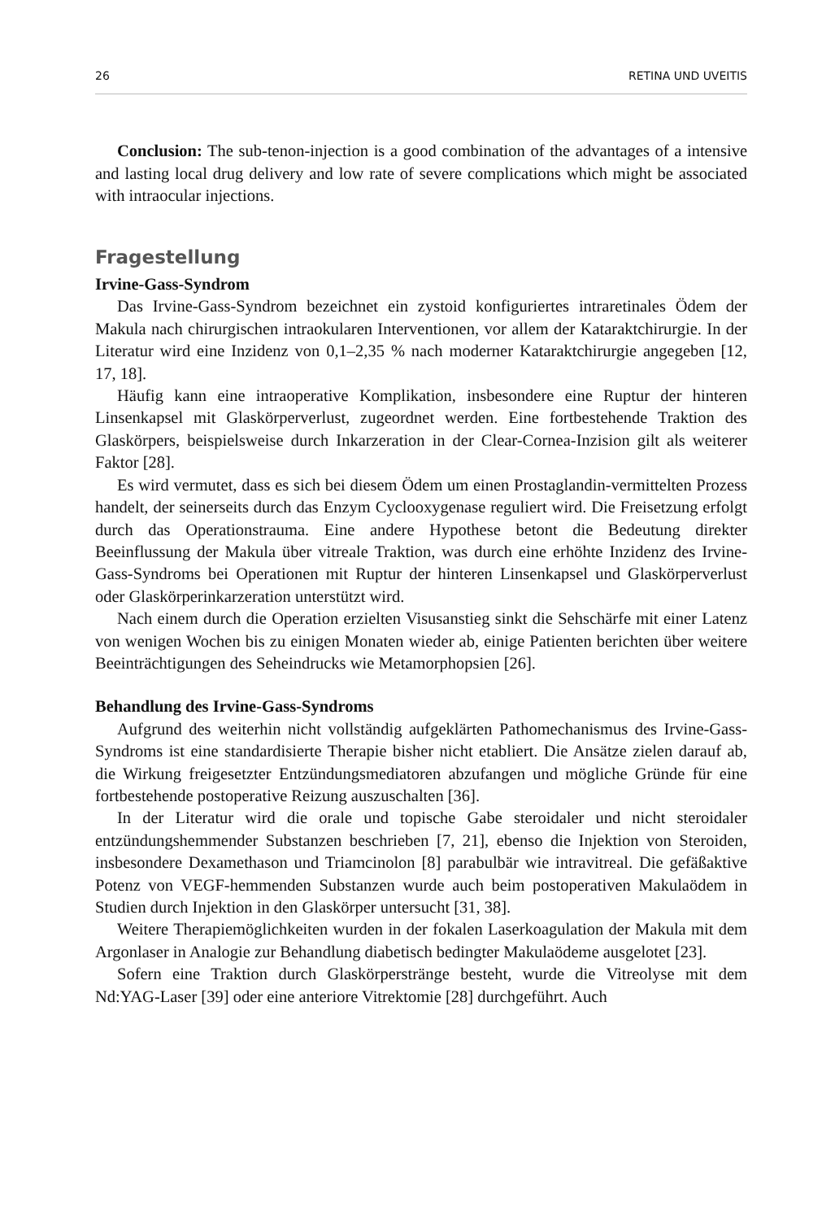26 RETINA UND UVEITIS
Conclusion: The sub-tenon-injection is a good combination of the advantages of a intensive and lasting local drug delivery and low rate of severe complications which might be associated with intraocular injections.
Fragestellung
Irvine-Gass-Syndrom
Das Irvine-Gass-Syndrom bezeichnet ein zystoid konfiguriertes intraretinales Ödem der Makula nach chirurgischen intraokularen Interventionen, vor allem der Kataraktchirurgie. In der Literatur wird eine Inzidenz von 0,1–2,35 % nach moderner Kataraktchirurgie angegeben [12, 17, 18].
Häufig kann eine intraoperative Komplikation, insbesondere eine Ruptur der hinteren Linsenkapsel mit Glaskörperverlust, zugeordnet werden. Eine fortbestehende Traktion des Glaskörpers, beispielsweise durch Inkarzeration in der Clear-Cornea-Inzision gilt als weiterer Faktor [28].
Es wird vermutet, dass es sich bei diesem Ödem um einen Prostaglandin-vermittelten Prozess handelt, der seinerseits durch das Enzym Cyclooxygenase reguliert wird. Die Freisetzung erfolgt durch das Operationstrauma. Eine andere Hypothese betont die Bedeutung direkter Beeinflussung der Makula über vitreale Traktion, was durch eine erhöhte Inzidenz des Irvine-Gass-Syndroms bei Operationen mit Ruptur der hinteren Linsenkapsel und Glaskörperverlust oder Glaskörperinkarzeration unterstützt wird.
Nach einem durch die Operation erzielten Visusanstieg sinkt die Sehschärfe mit einer Latenz von wenigen Wochen bis zu einigen Monaten wieder ab, einige Patienten berichten über weitere Beeinträchtigungen des Seheindrucks wie Metamorphopsien [26].
Behandlung des Irvine-Gass-Syndroms
Aufgrund des weiterhin nicht vollständig aufgeklärten Pathomechanismus des Irvine-Gass-Syndroms ist eine standardisierte Therapie bisher nicht etabliert. Die Ansätze zielen darauf ab, die Wirkung freigesetzter Entzündungsmediatoren abzufangen und mögliche Gründe für eine fortbestehende postoperative Reizung auszuschalten [36].
In der Literatur wird die orale und topische Gabe steroidaler und nicht steroidaler entzündungshemmender Substanzen beschrieben [7, 21], ebenso die Injektion von Steroiden, insbesondere Dexamethason und Triamcinolon [8] parabulbär wie intravitreal. Die gefäßaktive Potenz von VEGF-hemmenden Substanzen wurde auch beim postoperativen Makulaödem in Studien durch Injektion in den Glaskörper untersucht [31, 38].
Weitere Therapiemöglichkeiten wurden in der fokalen Laserkoagulation der Makula mit dem Argonlaser in Analogie zur Behandlung diabetisch bedingter Makulaödeme ausgelotet [23].
Sofern eine Traktion durch Glaskörperstränge besteht, wurde die Vitreolyse mit dem Nd:YAG-Laser [39] oder eine anteriore Vitrektomie [28] durchgeführt. Auch